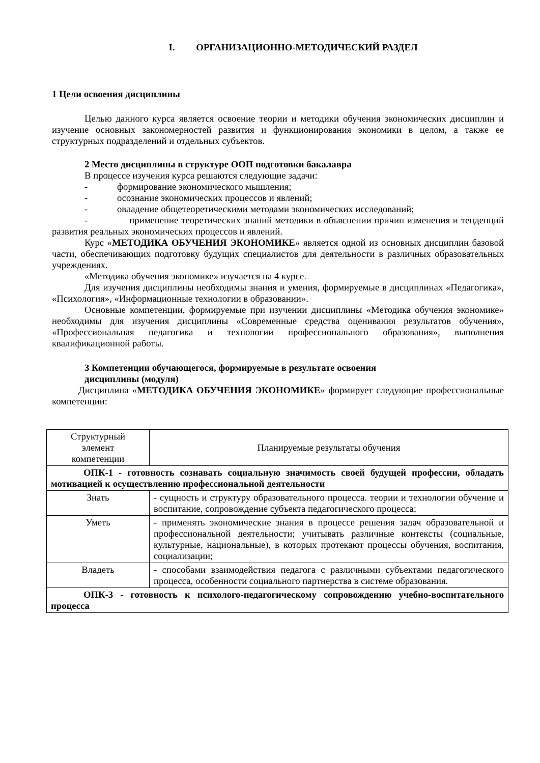I. ОРГАНИЗАЦИОННО-МЕТОДИЧЕСКИЙ РАЗДЕЛ
1 Цели освоения дисциплины
Целью данного курса является освоение теории и методики обучения экономических дисциплин и изучение основных закономерностей развития и функционирования экономики в целом, а также ее структурных подразделений и отдельных субъектов.
2 Место дисциплины в структуре ООП подготовки бакалавра
В процессе изучения курса решаются следующие задачи:
- формирование экономического мышления;
- осознание экономических процессов и явлений;
- овладение общетеоретическими методами экономических исследований;
- применение теоретических знаний методики в объяснении причин изменения и тенденций развития реальных экономических процессов и явлений.
Курс «МЕТОДИКА ОБУЧЕНИЯ ЭКОНОМИКЕ» является одной из основных дисциплин базовой части, обеспечивающих подготовку будущих специалистов для деятельности в различных образовательных учреждениях.
«Методика обучения экономике» изучается на 4 курсе.
Для изучения дисциплины необходимы знания и умения, формируемые в дисциплинах «Педагогика», «Психология», «Информационные технологии в образовании».
Основные компетенции, формируемые при изучении дисциплины «Методика обучения экономике» необходимы для изучения дисциплины «Современные средства оценивания результатов обучения», «Профессиональная педагогика и технологии профессионального образования», выполнения квалификационной работы.
3 Компетенции обучающегося, формируемые в результате освоения
дисциплины (модуля)
Дисциплина «МЕТОДИКА ОБУЧЕНИЯ ЭКОНОМИКЕ» формирует следующие профессиональные компетенции:
| Структурный элемент компетенции | Планируемые результаты обучения |
| ОПК-1 - готовность сознавать социальную значимость своей будущей профессии, обладать мотивацией к осуществлению профессиональной деятельности | |
| Знать | - сущность и структуру образовательного процесса. теории и технологии обучение и воспитание, сопровождение субъекта педагогического процесса; |
| Уметь | - применять экономические знания в процессе решения задач образовательной и профессиональной деятельности; учитывать различные контексты (социальные, культурные, национальные), в которых протекают процессы обучения, воспитания, социализации; |
| Владеть | - способами взаимодействия педагога с различными субъектами педагогического процесса, особенности социального партнерства в системе образования. |
| ОПК-3 - готовность к психолого-педагогическому сопровождению учебно-воспитательного процесса | |